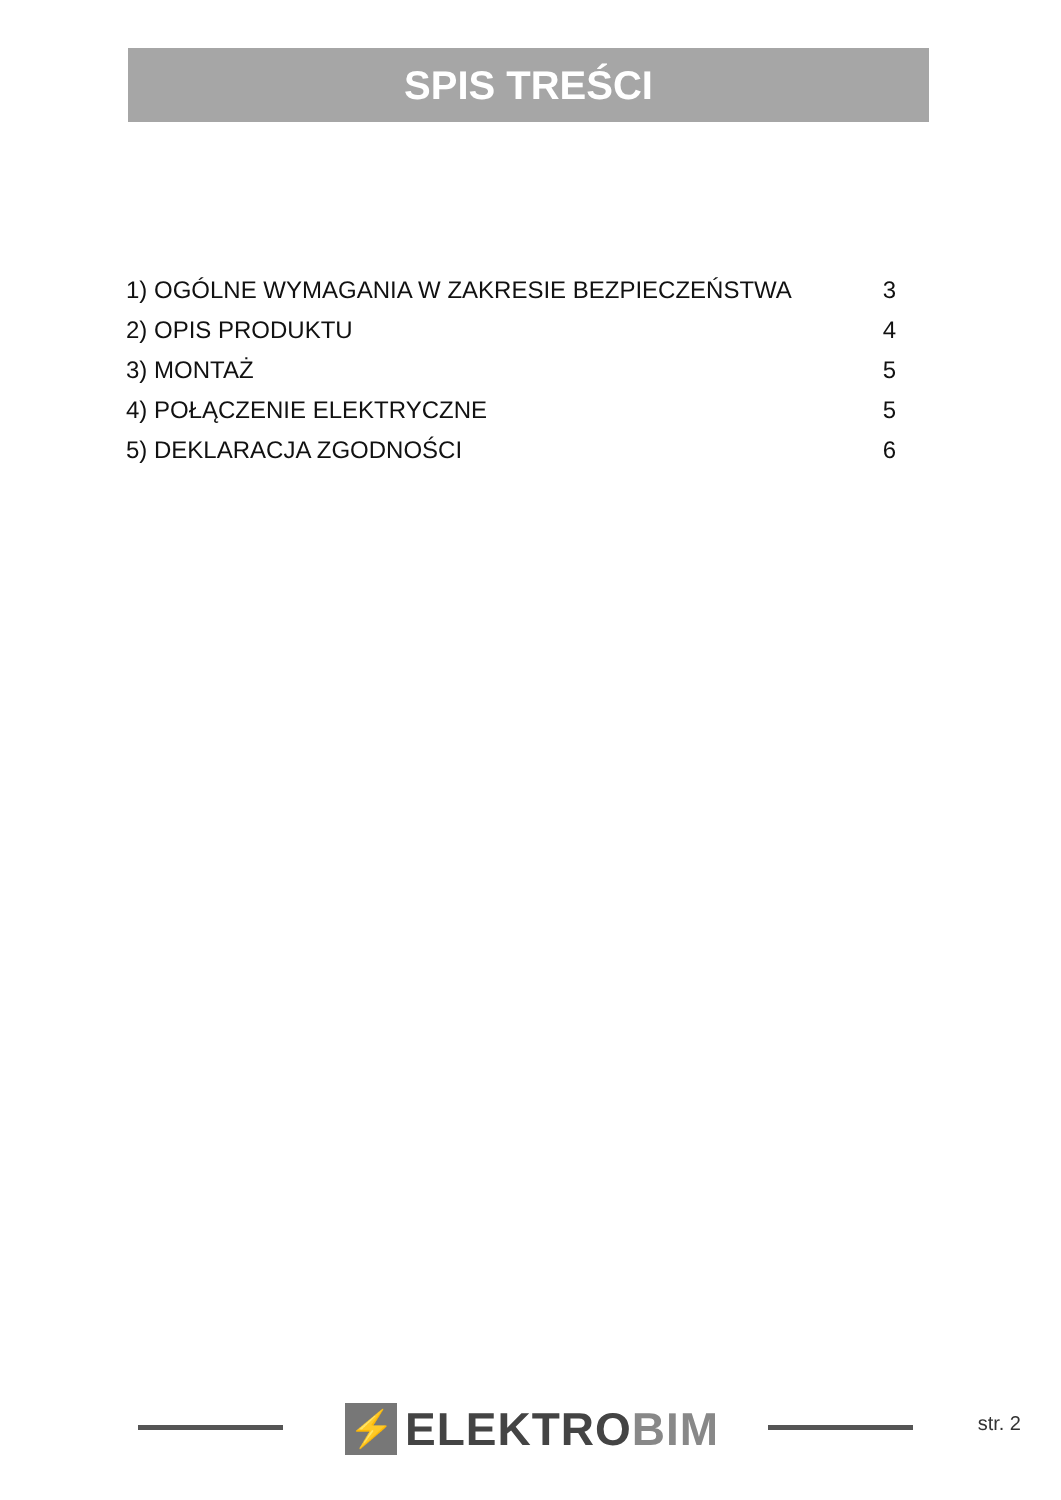SPIS TREŚCI
1) OGÓLNE WYMAGANIA W ZAKRESIE BEZPIECZEŃSTWA 3
2) OPIS PRODUKTU 4
3) MONTAŻ 5
4) POŁĄCZENIE ELEKTRYCZNE 5
5) DEKLARACJA ZGODNOŚCI 6
⚡
ELEKTROBIM
str. 2